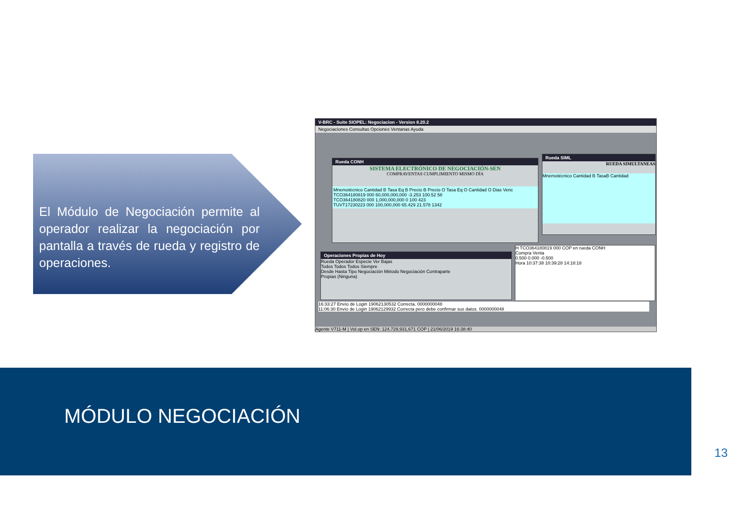El Módulo de Negociación permite al operador realizar la negociación por pantalla a través de rueda y registro de operaciones.
V-BRC - Suite SIOPEL: Negociacion - Version 8.20.2
Negociaciones Consultas Opciones Ventanas Ayuda
Rueda CONH
SISTEMA ELECTRÓNICO DE NEGOCIACIÓN-SEN
COMPRAVENTAS CUMPLIMIENTO MISMO DÍA
Mnemotécnico Cantidad B Tasa Eq B Precio B Precio O Tasa Eq O Cantidad O Dias Venc
TCO364180819 000 60,000,000,000 -3.253 100.52 58
TCO364180820 000 1,000,000,000 0 100 423
TUVT17230223 000 100,000,000 65.429 21.578 1342
Rueda SIML
RUEDA SIMULTANEAS
Mnemotécnico Cantidad B TasaB Cantidad
Operaciones Propias de Hoy
Rueda Operador Especie Ver Bajas
Todos Todos Todos Siempre
Desde Hasta Tipo Negociación Método Negociación Contraparte
Propias (Ninguna)
H TCO364180819 000 COP en rueda CONH
Compra Venta
0.500 0.000 -0.500
Hora 10:37:38 10:39:28 14:18:18
16:33:27 Envío de Login 19062130532 Correcta. 0000000048
11:06:30 Envío de Login 19062129932 Correcta pero debe confirmar sus datos. 0000000048
Agente V711-M | Vol.op en SEN: 124,729,931,671 COP | 21/06/2019 16:38:40
MÓDULO NEGOCIACIÓN
13